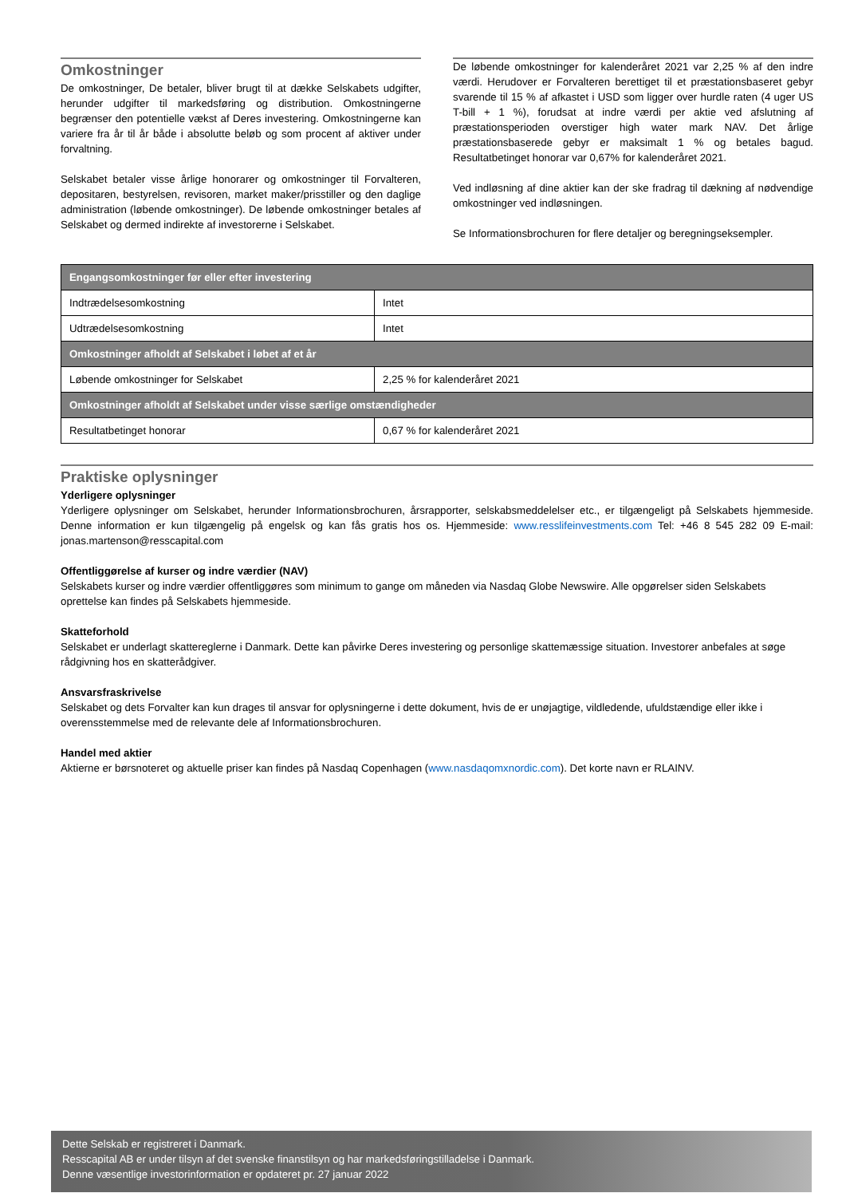Omkostninger
De omkostninger, De betaler, bliver brugt til at dække Selskabets udgifter, herunder udgifter til markedsføring og distribution. Omkostningerne begrænser den potentielle vækst af Deres investering. Omkostningerne kan variere fra år til år både i absolutte beløb og som procent af aktiver under forvaltning.
Selskabet betaler visse årlige honorarer og omkostninger til Forvalteren, depositaren, bestyrelsen, revisoren, market maker/prisstiller og den daglige administration (løbende omkostninger). De løbende omkostninger betales af Selskabet og dermed indirekte af investorerne i Selskabet.
De løbende omkostninger for kalenderåret 2021 var 2,25 % af den indre værdi. Herudover er Forvalteren berettiget til et præstationsbaseret gebyr svarende til 15 % af afkastet i USD som ligger over hurdle raten (4 uger US T-bill + 1 %), forudsat at indre værdi per aktie ved afslutning af præstationsperioden overstiger high water mark NAV. Det årlige præstationsbaserede gebyr er maksimalt 1 % og betales bagud. Resultatbetinget honorar var 0,67% for kalenderåret 2021.
Ved indløsning af dine aktier kan der ske fradrag til dækning af nødvendige omkostninger ved indløsningen.
Se Informationsbrochuren for flere detaljer og beregningseksempler.
| Engangsomkostninger før eller efter investering | |
| Indtrædelsesomkostning | Intet |
| Udtrædelsesomkostning | Intet |
| Omkostninger afholdt af Selskabet i løbet af et år | |
| Løbende omkostninger for Selskabet | 2,25 % for kalenderåret 2021 |
| Omkostninger afholdt af Selskabet under visse særlige omstændigheder | |
| Resultatbetinget honorar | 0,67 % for kalenderåret 2021 |
Praktiske oplysninger
Yderligere oplysninger
Yderligere oplysninger om Selskabet, herunder Informationsbrochuren, årsrapporter, selskabsmeddelelser etc., er tilgængeligt på Selskabets hjemmeside. Denne information er kun tilgængelig på engelsk og kan fås gratis hos os. Hjemmeside: www.resslifeinvestments.com Tel: +46 8 545 282 09 E-mail: jonas.martenson@resscapital.com
Offentliggørelse af kurser og indre værdier (NAV)
Selskabets kurser og indre værdier offentliggøres som minimum to gange om måneden via Nasdaq Globe Newswire. Alle opgørelser siden Selskabets oprettelse kan findes på Selskabets hjemmeside.
Skatteforhold
Selskabet er underlagt skattereglerne i Danmark. Dette kan påvirke Deres investering og personlige skattemæssige situation. Investorer anbefales at søge rådgivning hos en skatterådgiver.
Ansvarsfraskrivelse
Selskabet og dets Forvalter kan kun drages til ansvar for oplysningerne i dette dokument, hvis de er unøjagtige, vildledende, ufuldstændige eller ikke i overensstemmelse med de relevante dele af Informationsbrochuren.
Handel med aktier
Aktierne er børsnoteret og aktuelle priser kan findes på Nasdaq Copenhagen (www.nasdaqomxnordic.com). Det korte navn er RLAINV.
Dette Selskab er registreret i Danmark.
Resscapital AB er under tilsyn af det svenske finanstilsyn og har markedsføringstilladelse i Danmark.
Denne væsentlige investorinformation er opdateret pr. 27 januar 2022